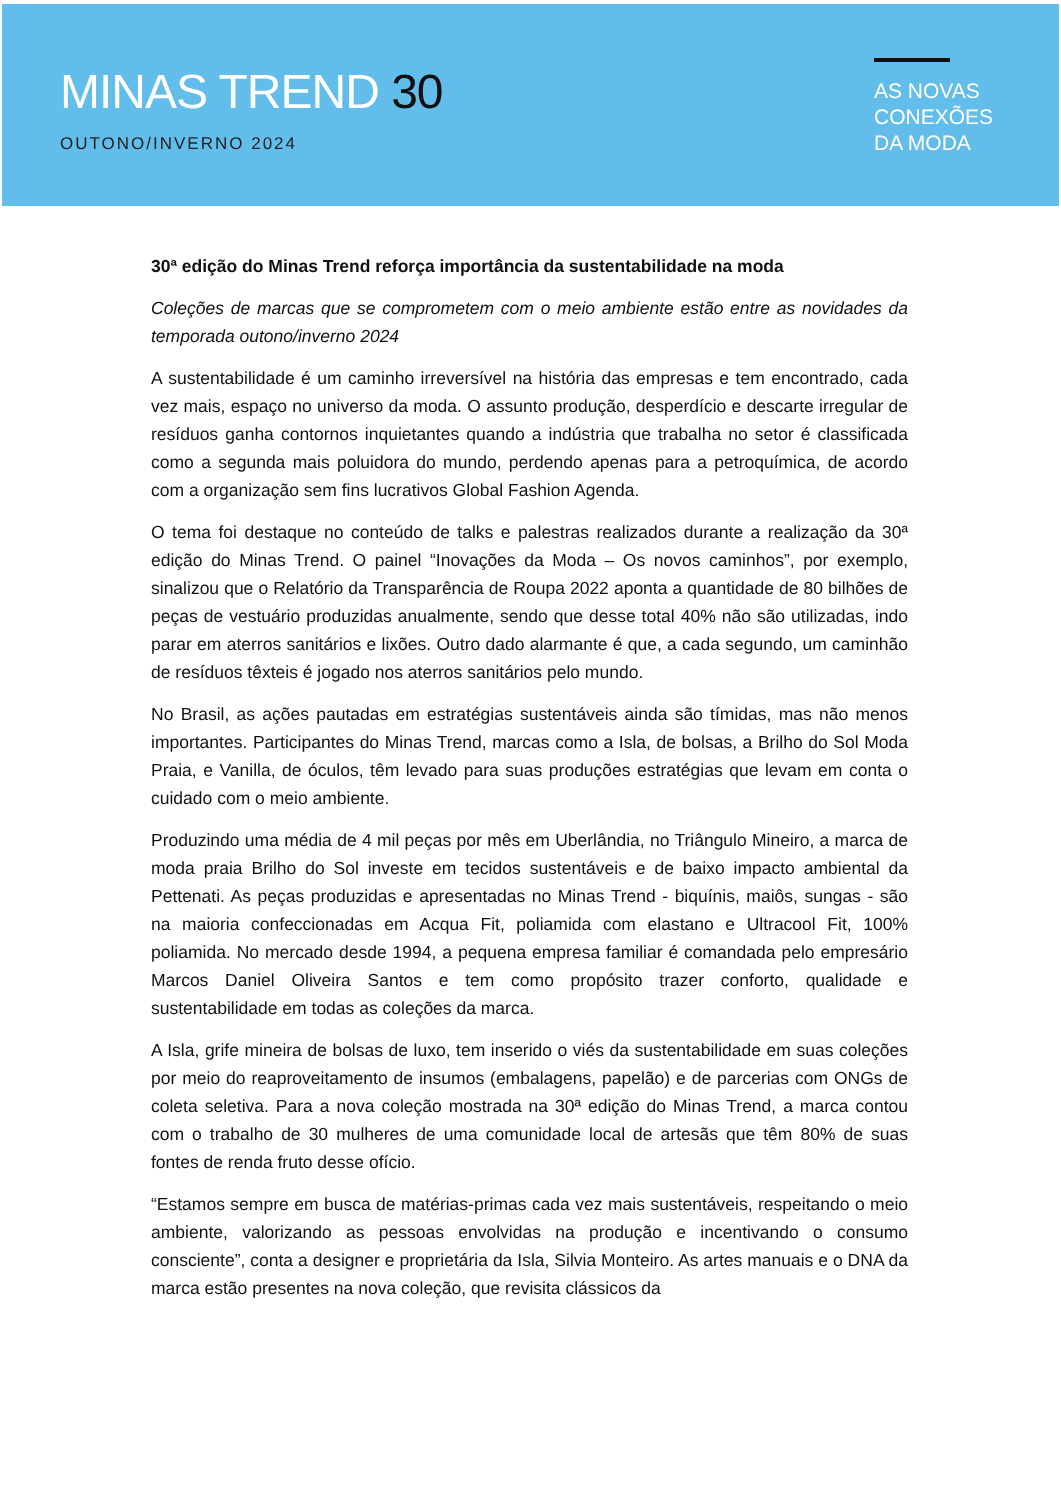MINAS TREND 30
OUTONO/INVERNO 2024
AS NOVAS
CONEXÕES
DA MODA
30ª edição do Minas Trend reforça importância da sustentabilidade na moda
Coleções de marcas que se comprometem com o meio ambiente estão entre as novidades da temporada outono/inverno 2024
A sustentabilidade é um caminho irreversível na história das empresas e tem encontrado, cada vez mais, espaço no universo da moda. O assunto produção, desperdício e descarte irregular de resíduos ganha contornos inquietantes quando a indústria que trabalha no setor é classificada como a segunda mais poluidora do mundo, perdendo apenas para a petroquímica, de acordo com a organização sem fins lucrativos Global Fashion Agenda.
O tema foi destaque no conteúdo de talks e palestras realizados durante a realização da 30ª edição do Minas Trend. O painel “Inovações da Moda – Os novos caminhos”, por exemplo, sinalizou que o Relatório da Transparência de Roupa 2022 aponta a quantidade de 80 bilhões de peças de vestuário produzidas anualmente, sendo que desse total 40% não são utilizadas, indo parar em aterros sanitários e lixões. Outro dado alarmante é que, a cada segundo, um caminhão de resíduos têxteis é jogado nos aterros sanitários pelo mundo.
No Brasil, as ações pautadas em estratégias sustentáveis ainda são tímidas, mas não menos importantes. Participantes do Minas Trend, marcas como a Isla, de bolsas, a Brilho do Sol Moda Praia, e Vanilla, de óculos, têm levado para suas produções estratégias que levam em conta o cuidado com o meio ambiente.
Produzindo uma média de 4 mil peças por mês em Uberlândia, no Triângulo Mineiro, a marca de moda praia Brilho do Sol investe em tecidos sustentáveis e de baixo impacto ambiental da Pettenati. As peças produzidas e apresentadas no Minas Trend - biquínis, maiôs, sungas - são na maioria confeccionadas em Acqua Fit, poliamida com elastano e Ultracool Fit, 100% poliamida. No mercado desde 1994, a pequena empresa familiar é comandada pelo empresário Marcos Daniel Oliveira Santos e tem como propósito trazer conforto, qualidade e sustentabilidade em todas as coleções da marca.
A Isla, grife mineira de bolsas de luxo, tem inserido o viés da sustentabilidade em suas coleções por meio do reaproveitamento de insumos (embalagens, papelão) e de parcerias com ONGs de coleta seletiva. Para a nova coleção mostrada na 30ª edição do Minas Trend, a marca contou com o trabalho de 30 mulheres de uma comunidade local de artesãs que têm 80% de suas fontes de renda fruto desse ofício.
“Estamos sempre em busca de matérias-primas cada vez mais sustentáveis, respeitando o meio ambiente, valorizando as pessoas envolvidas na produção e incentivando o consumo consciente”, conta a designer e proprietária da Isla, Silvia Monteiro. As artes manuais e o DNA da marca estão presentes na nova coleção, que revisita clássicos da